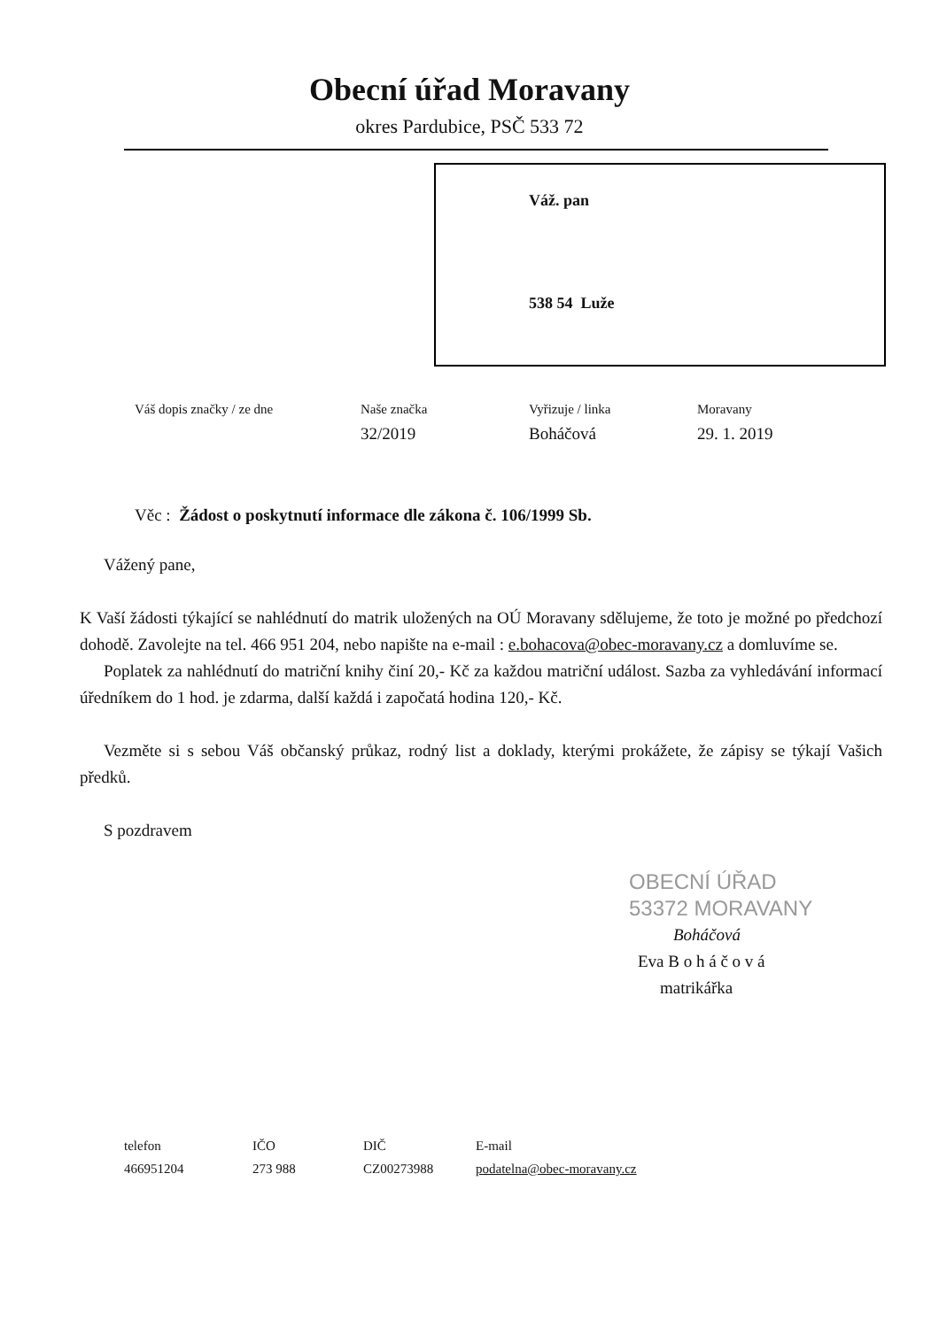Obecní úřad Moravany
okres Pardubice, PSČ 533 72
Váž. pan
538 54 Luže
Váš dopis značky / ze dne Naše značka
32/2019
Vyřizuje / linka
Boháčová
Moravany
29. 1. 2019
Věc : Žádost o poskytnutí informace dle zákona č. 106/1999 Sb.
Vážený pane,
K Vaší žádosti týkající se nahlédnutí do matrik uložených na OÚ Moravany sdělujeme, že toto je možné po předchozí dohodě. Zavolejte na tel. 466 951 204, nebo napište na e-mail : e.bohacova@obec-moravany.cz a domluvíme se.
Poplatek za nahlédnutí do matriční knihy činí 20,- Kč za každou matriční událost. Sazba za vyhledávání informací úředníkem do 1 hod. je zdarma, další každá i započatá hodina 120,- Kč.
Vezměte si s sebou Váš občanský průkaz, rodný list a doklady, kterými prokážete, že zápisy se týkají Vašich předků.
S pozdravem
OBECNÍ ÚŘAD
53372 MORAVANY
Boháčová
Eva B o h á č o v á
matrikářka
telefon
466951204
IČO
273 988
DIČ
CZ00273988
E-mail
podatelna@obec-moravany.cz